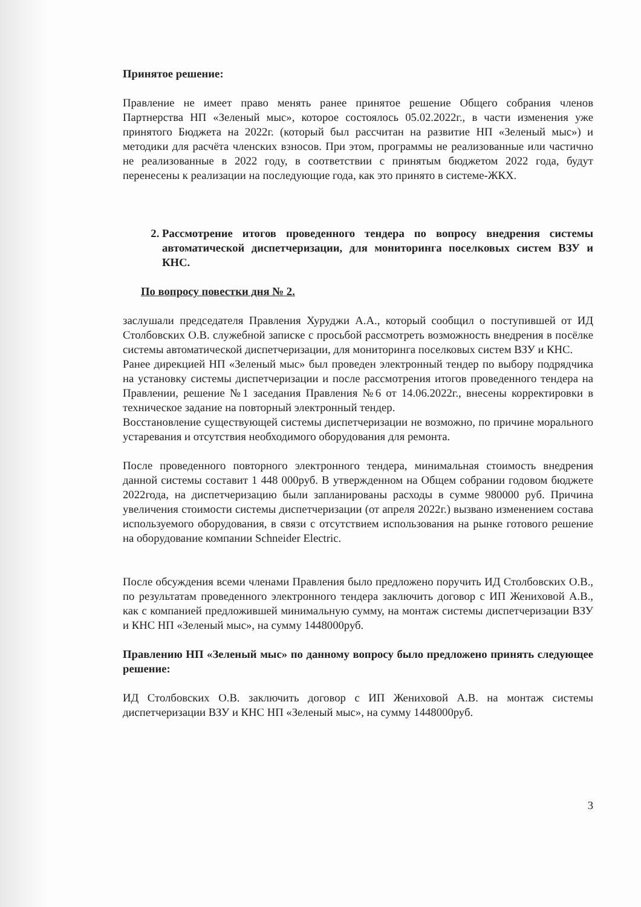Принятое решение:
Правление не имеет право менять ранее принятое решение Общего собрания членов Партнерства НП «Зеленый мыс», которое состоялось 05.02.2022г., в части изменения уже принятого Бюджета на 2022г. (который был рассчитан на развитие НП «Зеленый мыс») и методики для расчёта членских взносов. При этом, программы не реализованные или частично не реализованные в 2022 году, в соответствии с принятым бюджетом 2022 года, будут перенесены к реализации на последующие года, как это принято в системе-ЖКХ.
2. Рассмотрение итогов проведенного тендера по вопросу внедрения системы автоматической диспетчеризации, для мониторинга поселковых систем ВЗУ и КНС.
По вопросу повестки дня № 2.
заслушали председателя Правления Хуруджи А.А., который сообщил о поступившей от ИД Столбовских О.В. служебной записке с просьбой рассмотреть возможность внедрения в посёлке системы автоматической диспетчеризации, для мониторинга поселковых систем ВЗУ и КНС.
Ранее дирекцией НП «Зеленый мыс» был проведен электронный тендер по выбору подрядчика на установку системы диспетчеризации и после рассмотрения итогов проведенного тендера на Правлении, решение №1 заседания Правления №6 от 14.06.2022г., внесены корректировки в техническое задание на повторный электронный тендер.
Восстановление существующей системы диспетчеризации не возможно, по причине морального устаревания и отсутствия необходимого оборудования для ремонта.
После проведенного повторного электронного тендера, минимальная стоимость внедрения данной системы составит 1 448 000руб. В утвержденном на Общем собрании годовом бюджете 2022года, на диспетчеризацию были запланированы расходы в сумме 980000 руб. Причина увеличения стоимости системы диспетчеризации (от апреля 2022г.) вызвано изменением состава используемого оборудования, в связи с отсутствием использования на рынке готового решение на оборудование компании Schneider Electric.
После обсуждения всеми членами Правления было предложено поручить ИД Столбовских О.В., по результатам проведенного электронного тендера заключить договор с ИП Жениховой А.В., как с компанией предложившей минимальную сумму, на монтаж системы диспетчеризации ВЗУ и КНС НП «Зеленый мыс», на сумму 1448000руб.
Правлению НП «Зеленый мыс» по данному вопросу было предложено принять следующее решение:
ИД Столбовских О.В. заключить договор с ИП Жениховой А.В. на монтаж системы диспетчеризации ВЗУ и КНС НП «Зеленый мыс», на сумму 1448000руб.
3